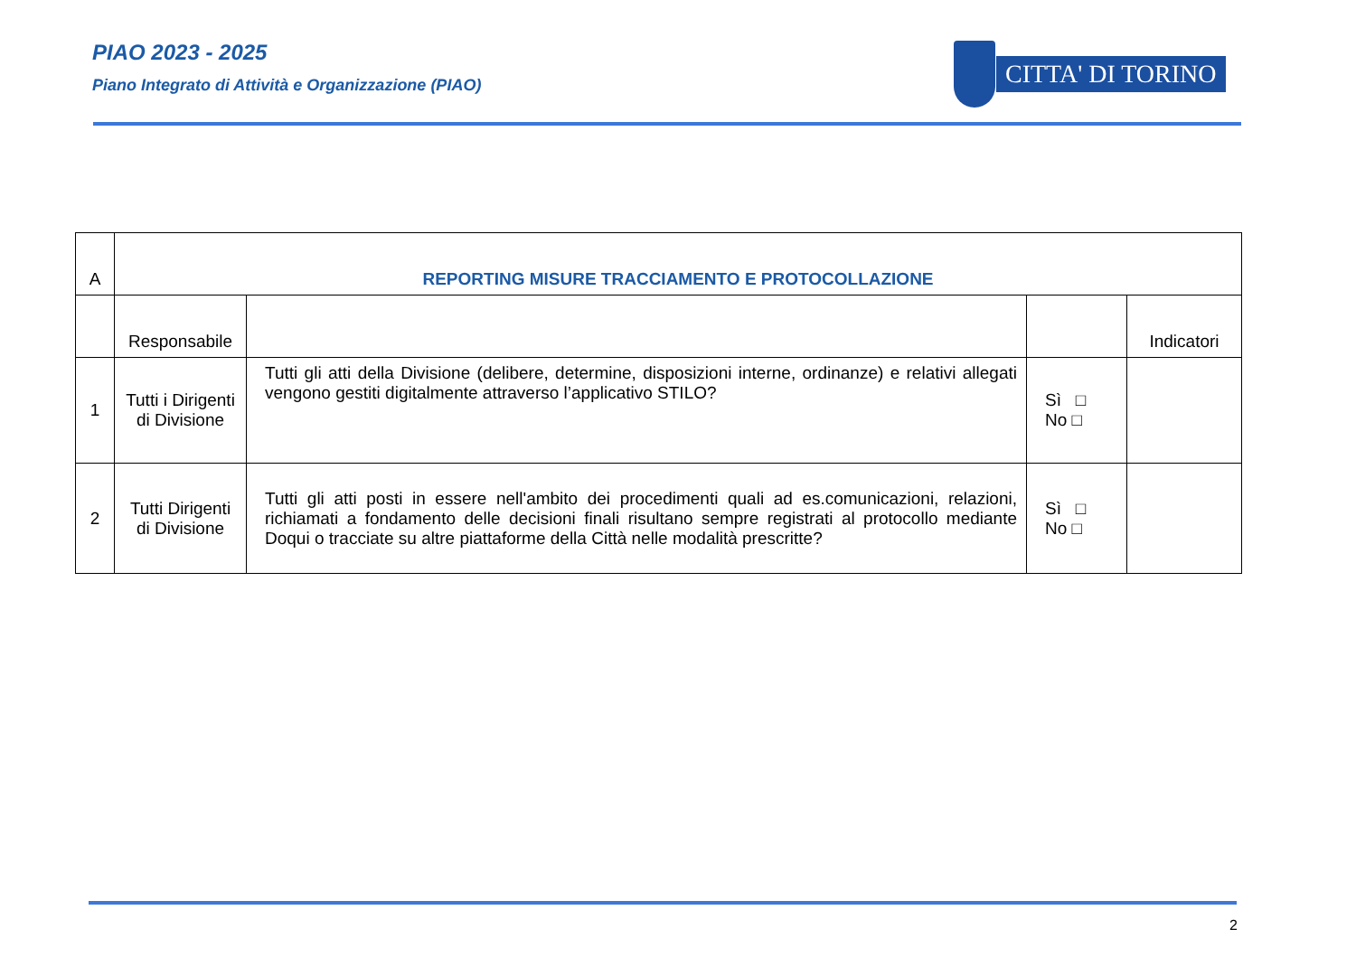PIAO 2023 - 2025
Piano Integrato di Attività e Organizzazione (PIAO)
CITTA' DI TORINO
| A | REPORTING MISURE TRACCIAMENTO E PROTOCOLLAZIONE | | | |
| --- | --- | --- | --- | --- |
| | Responsabile | | | Indicatori |
| 1 | Tutti i Dirigenti di Divisione | Tutti gli atti della Divisione (delibere, determine, disposizioni interne, ordinanze) e relativi allegati vengono gestiti digitalmente attraverso l’applicativo STILO? | Sì □ No □ | |
| 2 | Tutti Dirigenti di Divisione | Tutti gli atti posti in essere nell'ambito dei procedimenti quali ad es.comunicazioni, relazioni, richiamati a fondamento delle decisioni finali risultano sempre registrati al protocollo mediante Doqui o tracciate su altre piattaforme della Città nelle modalità prescritte? | Sì □ No □ | |
2